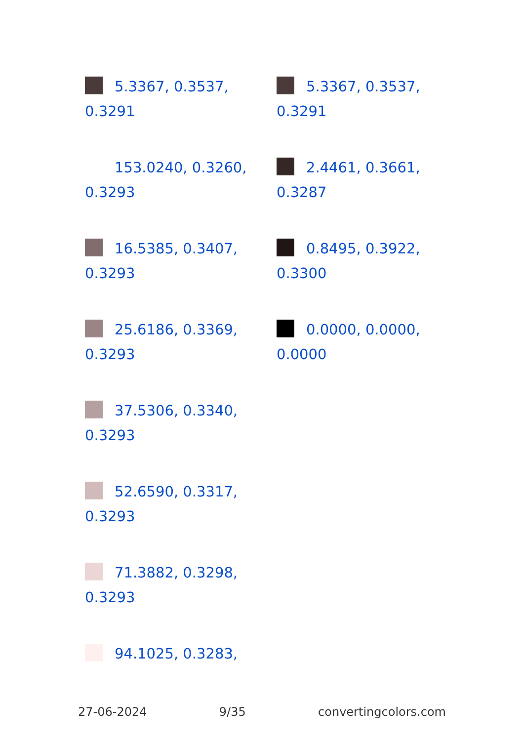5.3367, 0.3537, 0.3291
153.0240, 0.3260, 0.3293
16.5385, 0.3407, 0.3293
25.6186, 0.3369, 0.3293
37.5306, 0.3340, 0.3293
52.6590, 0.3317, 0.3293
71.3882, 0.3298, 0.3293
94.1025, 0.3283,
5.3367, 0.3537, 0.3291
2.4461, 0.3661, 0.3287
0.8495, 0.3922, 0.3300
0.0000, 0.0000, 0.0000
27-06-2024 9/35 convertingcolors.com